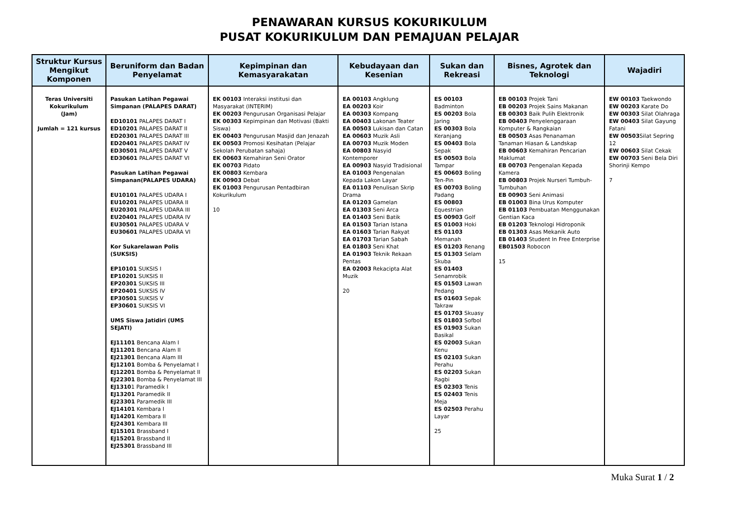PENAWARAN KURSUS KOKURIKULUM
PUSAT KOKURIKULUM DAN PEMAJUAN PELAJAR
| Struktur Kursus Mengikut Komponen | Beruniform dan Badan Penyelamat | Kepimpinan dan Kemasyarakatan | Kebudayaan dan Kesenian | Sukan dan Rekreasi | Bisnes, Agrotek dan Teknologi | Wajadiri |
| --- | --- | --- | --- | --- | --- | --- |
| Teras Universiti Kokurikulum (Jam) Jumlah = 121 kursus | Pasukan Latihan Pegawai Simpanan (PALAPES DARAT) ED10101 PALAPES DARAT I ED10201 PALAPES DARAT II ED20301 PALAPES DARAT III ED20401 PALAPES DARAT IV ED30501 PALAPES DARAT V ED30601 PALAPES DARAT VI Pasukan Latihan Pegawai Simpanan(PALAPES UDARA) EU10101 PALAPES UDARA I EU10201 PALAPES UDARA II EU20301 PALAPES UDARA III EU20401 PALAPES UDARA IV EU30501 PALAPES UDARA V EU30601 PALAPES UDARA VI Kor Sukarelawan Polis (SUKSIS) EP10101 SUKSIS I EP10201 SUKSIS II EP20301 SUKSIS III EP20401 SUKSIS IV EP30501 SUKSIS V EP30601 SUKSIS VI UMS Siswa Jatidiri (UMS SEJATI) EJ11101 Bencana Alam I EJ11201 Bencana Alam II EJ21301 Bencana Alam III EJ12101 Bomba & Penyelamat I EJ12201 Bomba & Penyelamat II EJ22301 Bomba & Penyelamat III EJ1310 1 Paramedik I EJ13201 Paramedik II EJ23301 Paramedik III EJ14101 Kembara I EJ14201 Kembara II EJ24301 Kembara III EJ15101 Brassband I EJ15201 Brassband II EJ25301 Brassband III | EK 00103 Interaksi institusi dan Masyarakat (INTERIM) EK 00203 Pengurusan Organisasi Pelajar EK 00303 Kepimpinan dan Motivasi (Bakti Siswa) EK 00403 Pengurusan Masjid dan Jenazah EK 00503 Promosi Kesihatan (Pelajar Sekolah Perubatan sahaja) EK 00603 Kemahiran Seni Orator EK 00703 Pidato EK 00803 Kembara EK 00903 Debat EK 01003 Pengurusan Pentadbiran Kokurikulum 10 | EA 00103 Angklung EA 00203 Koir EA 00303 Kompang EA 00403 Lakonan Teater EA 00503 Lukisan dan Catan EA 00603 Muzik Asli EA 00703 Muzik Moden EA 00803 Nasyid Kontemporer EA 00903 Nasyid Tradisional EA 01003 Pengenalan Kepada Lakon Layar EA 01103 Penulisan Skrip Drama EA 01203 Gamelan EA 01303 Seni Arca EA 01403 Seni Batik EA 01503 Tarian Istana EA 01603 Tarian Rakyat EA 01703 Tarian Sabah EA 01803 Seni Khat EA 01903 Teknik Rekaan Pentas EA 02003 Rekacipta Alat Muzik 20 | ES 00103 Badminton ES 00203 Bola Jaring ES 00303 Bola Keranjang ES 00403 Bola Sepak ES 00503 Bola Tampar ES 00603 Boling Ten-Pin ES 00703 Boling Padang ES 00803 Equestrian ES 00903 Golf ES 01003 Hoki ES 01103 Memanah ES 01203 Renang ES 01303 Selam Skuba ES 01403 Senamrobik ES 01503 Lawan Pedang ES 01603 Sepak Takraw ES 01703 Skuasy ES 01803 Sofbol ES 01903 Sukan Basikal ES 02003 Sukan Kenu ES 02103 Sukan Perahu ES 02203 Sukan Ragbi ES 02303 Tenis ES 02403 Tenis Meja ES 02503 Perahu Layar 25 | EB 00103 Projek Tani EB 00203 Projek Sains Makanan EB 00303 Baik Pulih Elektronik EB 00403 Penyelenggaraan Komputer & Rangkaian EB 00503 Asas Penanaman Tanaman Hiasan & Landskap EB 00603 Kemahiran Pencarian Maklumat EB 00703 Pengenalan Kepada Kamera EB 00803 Projek Nurseri Tumbuh-Tumbuhan EB 00903 Seni Animasi EB 01003 Bina Urus Komputer EB 01103 Pembuatan Menggunakan Gentian Kaca EB 01203 Teknologi Hidroponik EB 01303 Asas Mekanik Auto EB 01403 Student In Free Enterprise EB01503 Robocon 15 | EW 00103 Taekwondo EW 00203 Karate Do EW 00303 Silat Olahraga EW 00403 Silat Gayung Fatani EW 00503 Silat Sepring 12 EW 00603 Silat Cekak EW 00703 Seni Bela Diri Shorinji Kempo 7 |
Muka Surat 1 / 2